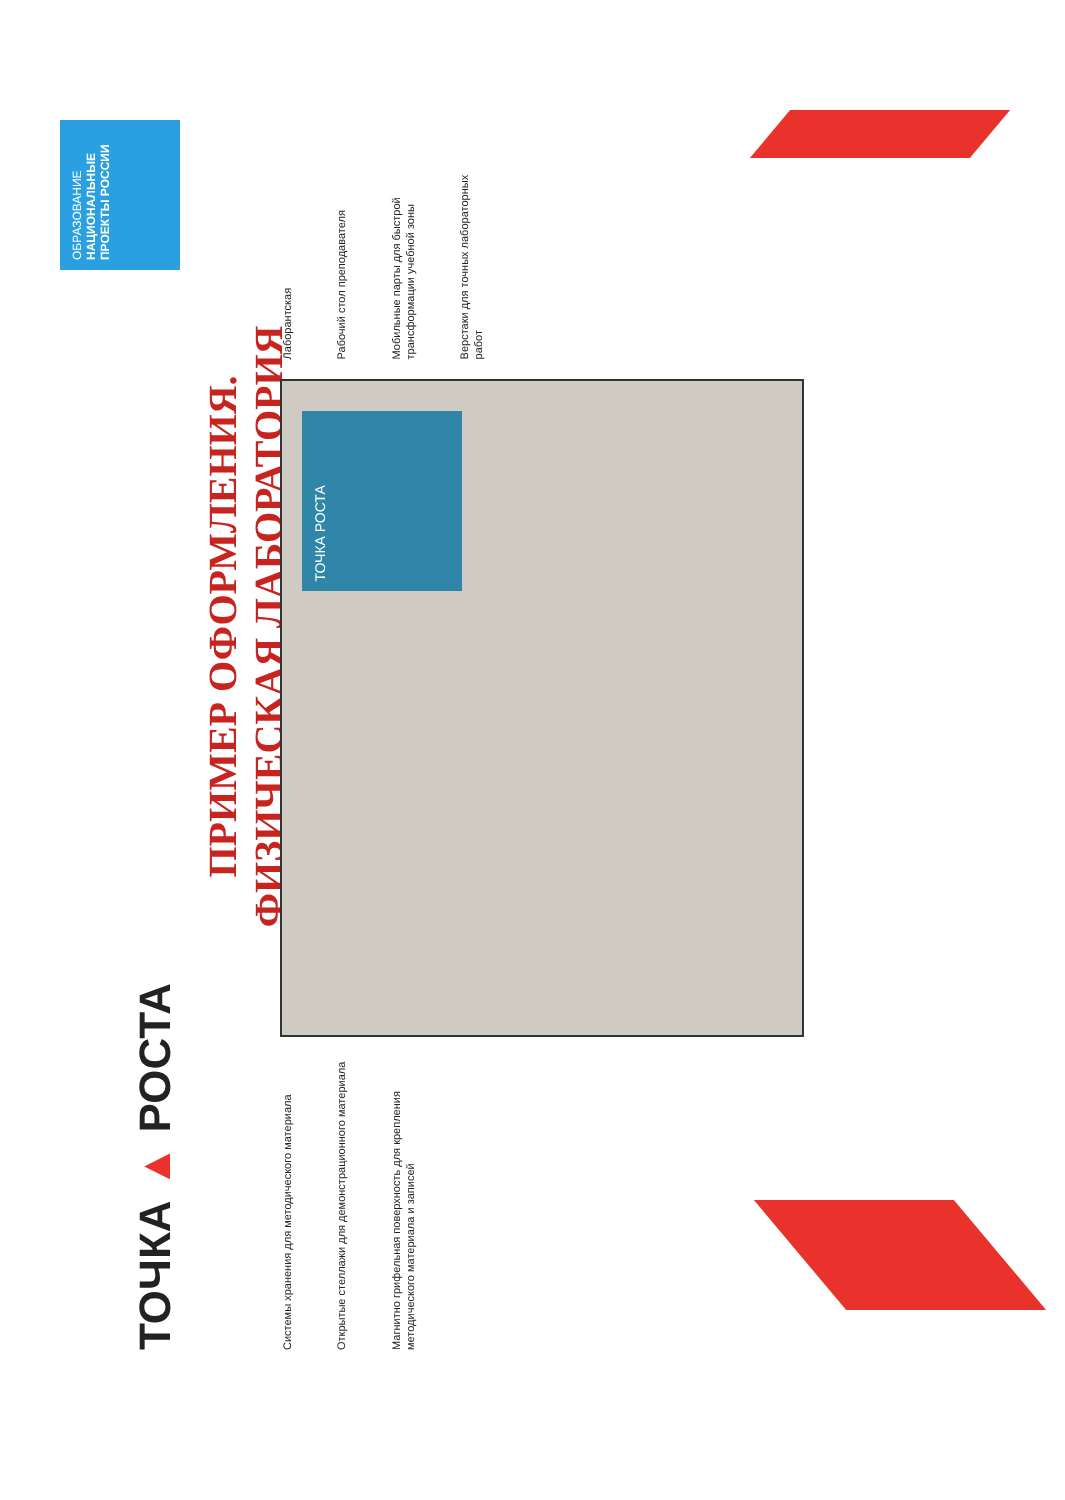ТОЧКА ▲ РОСТА
ПРИМЕР ОФОРМЛЕНИЯ.
ФИЗИЧЕСКАЯ ЛАБОРАТОРИЯ
ОБРАЗОВАНИЕ
НАЦИОНАЛЬНЫЕ ПРОЕКТЫ РОССИИ
Системы хранения для методического материала
Открытые стеллажи для демонстрационного материала
Магнитно грифельная поверхность для крепления методического материала и записей
ТОЧКА РОСТА
Лаборантская
Рабочий стол преподавателя
Мобильные парты для быстрой трансформации учебной зоны
Верстаки для точных лабораторных работ